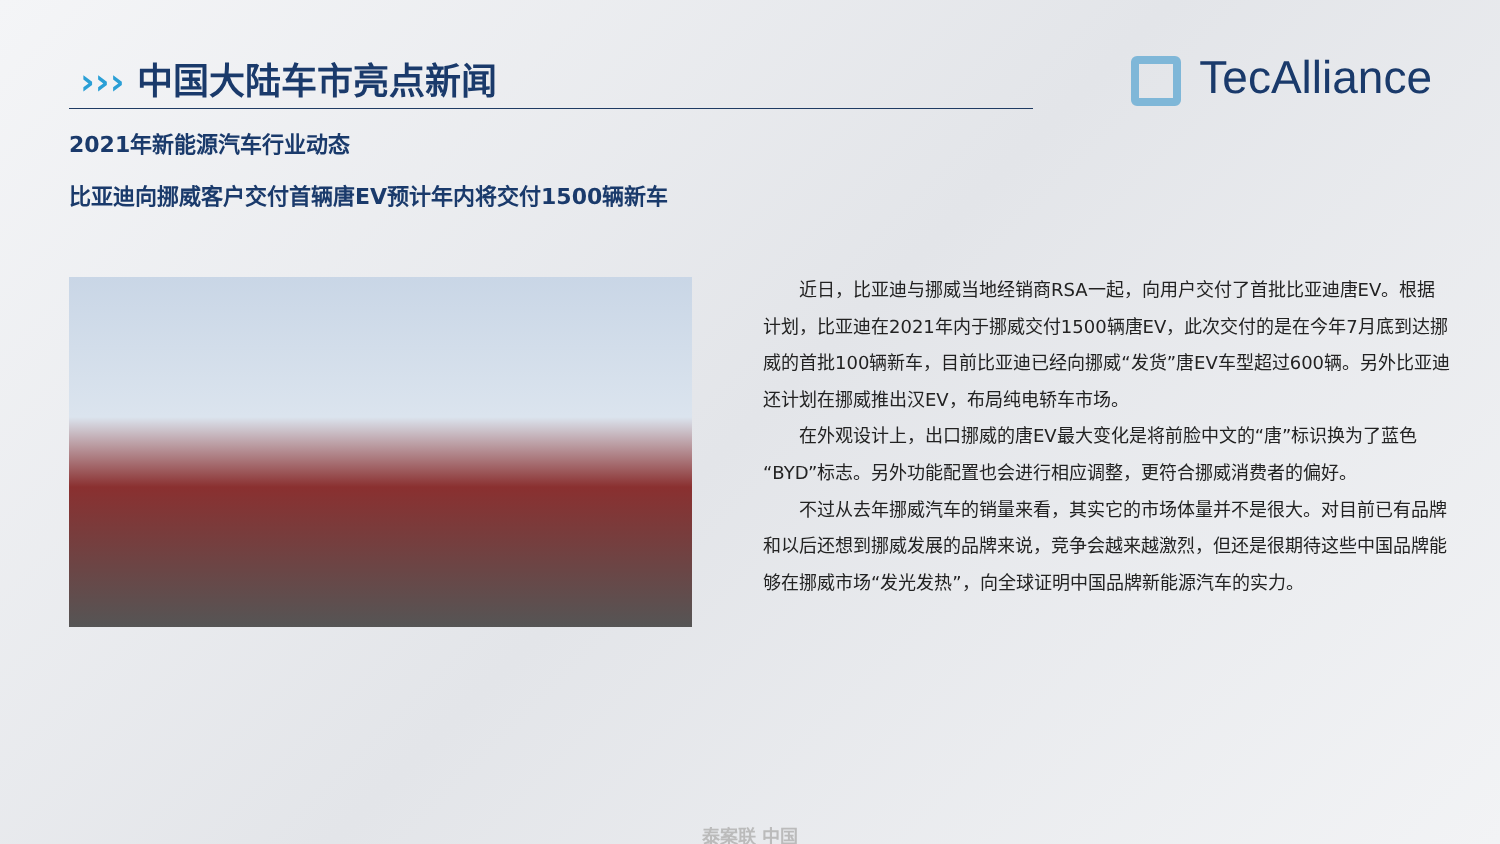››› 中国大陆车市亮点新闻 TecAlliance
2021年新能源汽车行业动态
比亚迪向挪威客户交付首辆唐EV预计年内将交付1500辆新车
近日，比亚迪与挪威当地经销商RSA一起，向用户交付了首批比亚迪唐EV。根据计划，比亚迪在2021年内于挪威交付1500辆唐EV，此次交付的是在今年7月底到达挪威的首批100辆新车，目前比亚迪已经向挪威“发货”唐EV车型超过600辆。另外比亚迪还计划在挪威推出汉EV，布局纯电轿车市场。
在外观设计上，出口挪威的唐EV最大变化是将前脸中文的“唐”标识换为了蓝色“BYD”标志。另外功能配置也会进行相应调整，更符合挪威消费者的偏好。
不过从去年挪威汽车的销量来看，其实它的市场体量并不是很大。对目前已有品牌和以后还想到挪威发展的品牌来说，竞争会越来越激烈，但还是很期待这些中国品牌能够在挪威市场“发光发热”，向全球证明中国品牌新能源汽车的实力。
泰案联 中国